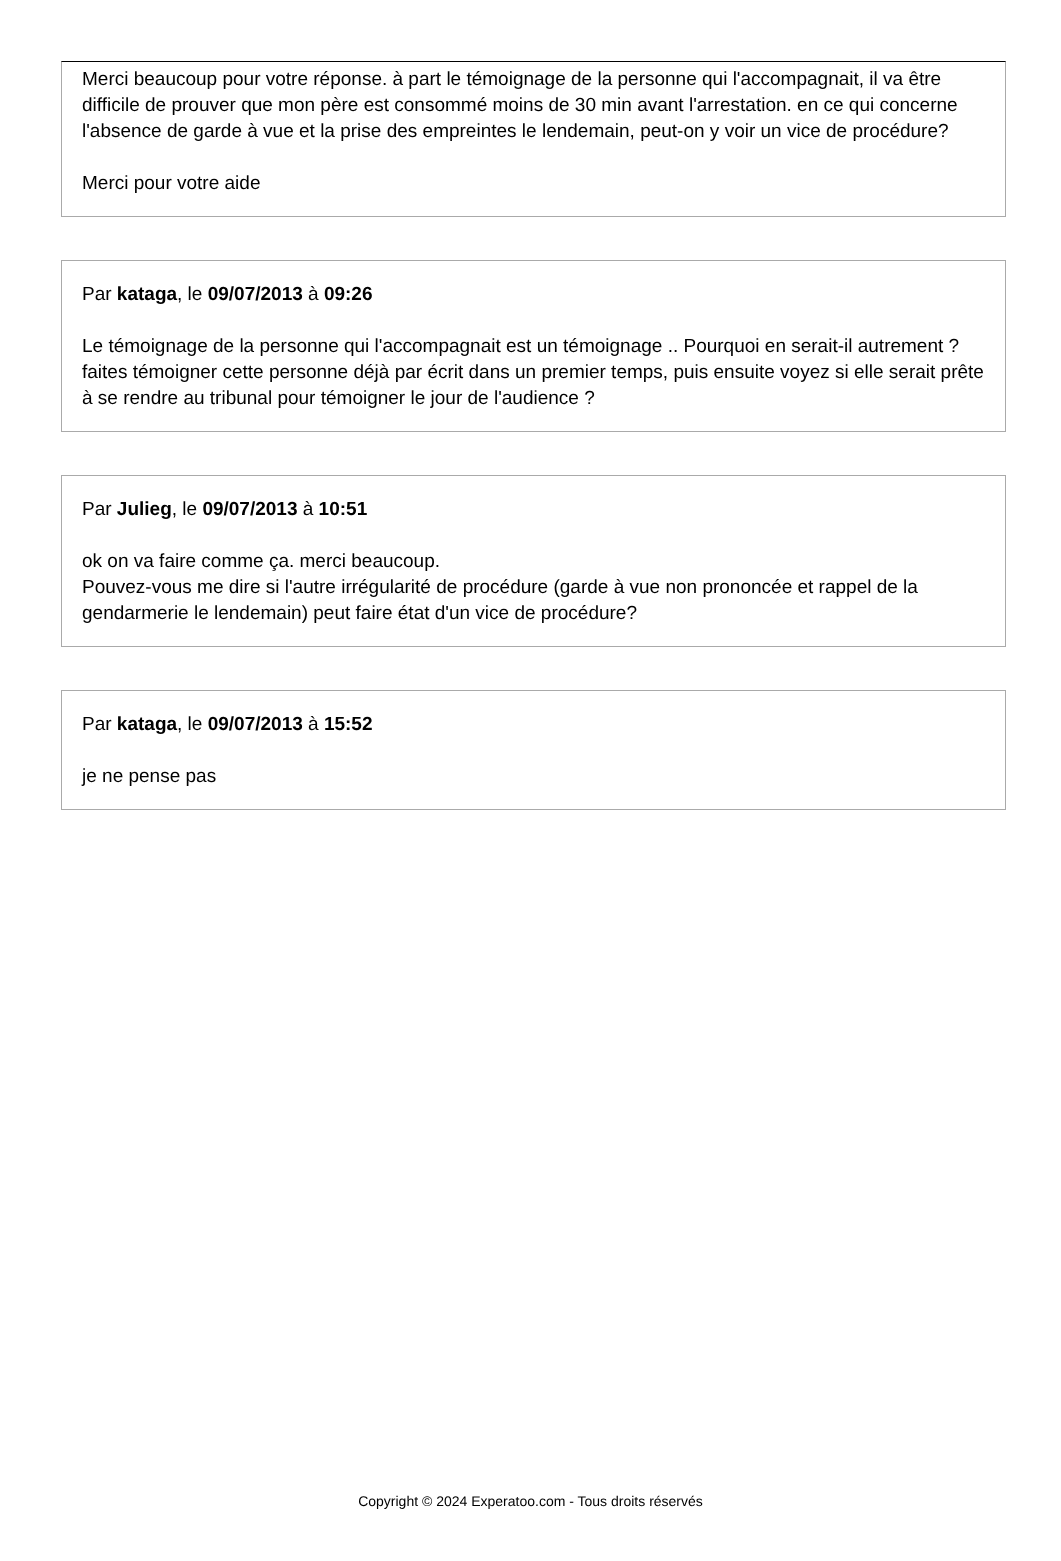Merci beaucoup pour votre réponse. à part le témoignage de la personne qui l'accompagnait, il va être difficile de prouver que mon père est consommé moins de 30 min avant l'arrestation. en ce qui concerne l'absence de garde à vue et la prise des empreintes le lendemain, peut-on y voir un vice de procédure?
Merci pour votre aide
Par kataga, le 09/07/2013 à 09:26
Le témoignage de la personne qui l'accompagnait est un témoignage .. Pourquoi en serait-il autrement ? faites témoigner cette personne déjà par écrit dans un premier temps, puis ensuite voyez si elle serait prête à se rendre au tribunal pour témoigner le jour de l'audience ?
Par Julieg, le 09/07/2013 à 10:51
ok on va faire comme ça. merci beaucoup.
Pouvez-vous me dire si l'autre irrégularité de procédure (garde à vue non prononcée et rappel de la gendarmerie le lendemain) peut faire état d'un vice de procédure?
Par kataga, le 09/07/2013 à 15:52
je ne pense pas
Copyright © 2024 Experatoo.com - Tous droits réservés